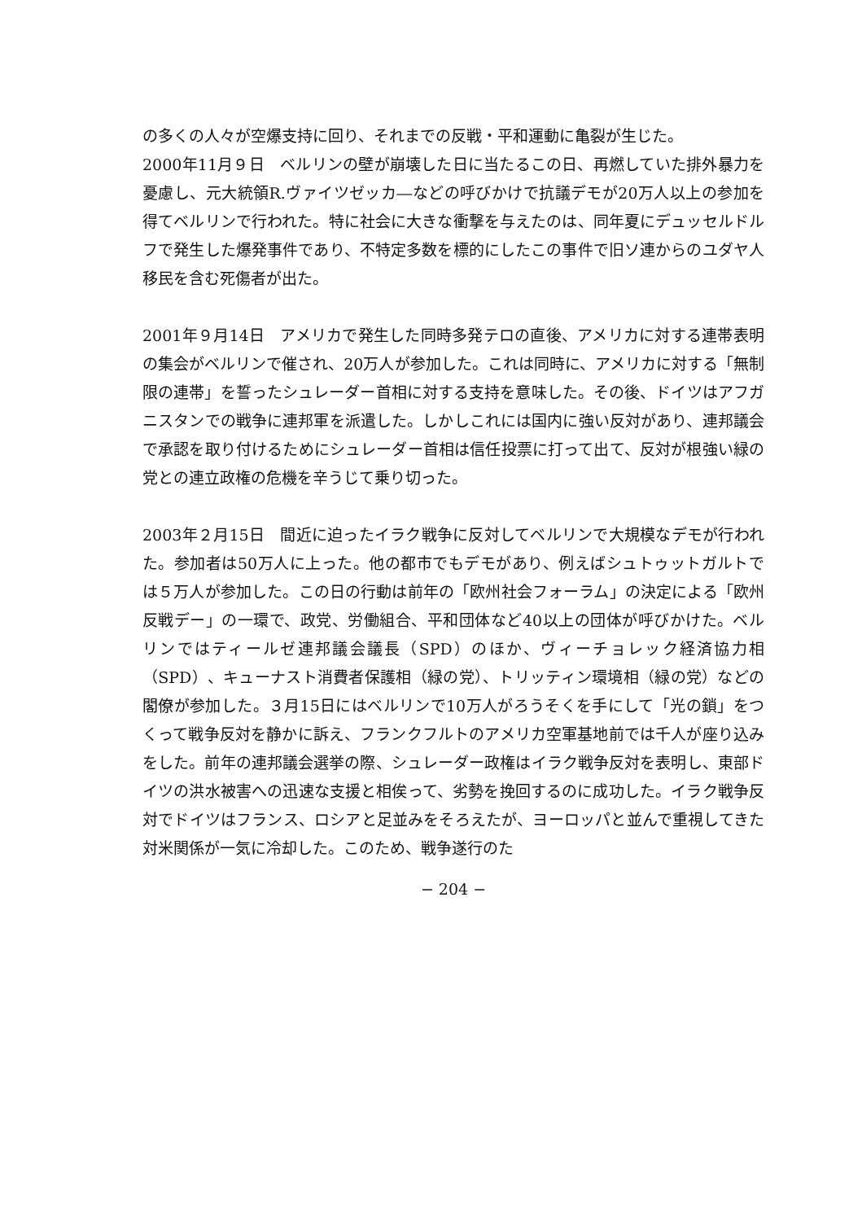の多くの人々が空爆支持に回り、それまでの反戦・平和運動に亀裂が生じた。
2000年11月９日　ベルリンの壁が崩壊した日に当たるこの日、再燃していた排外暴力を憂慮し、元大統領R.ヴァイツゼッカ―などの呼びかけで抗議デモが20万人以上の参加を得てベルリンで行われた。特に社会に大きな衝撃を与えたのは、同年夏にデュッセルドルフで発生した爆発事件であり、不特定多数を標的にしたこの事件で旧ソ連からのユダヤ人移民を含む死傷者が出た。
2001年９月14日　アメリカで発生した同時多発テロの直後、アメリカに対する連帯表明の集会がベルリンで催され、20万人が参加した。これは同時に、アメリカに対する「無制限の連帯」を誓ったシュレーダー首相に対する支持を意味した。その後、ドイツはアフガニスタンでの戦争に連邦軍を派遣した。しかしこれには国内に強い反対があり、連邦議会で承認を取り付けるためにシュレーダー首相は信任投票に打って出て、反対が根強い緑の党との連立政権の危機を辛うじて乗り切った。
2003年２月15日　間近に迫ったイラク戦争に反対してベルリンで大規模なデモが行われた。参加者は50万人に上った。他の都市でもデモがあり、例えばシュトゥットガルトでは５万人が参加した。この日の行動は前年の「欧州社会フォーラム」の決定による「欧州反戦デー」の一環で、政党、労働組合、平和団体など40以上の団体が呼びかけた。ベルリンではティールゼ連邦議会議長（SPD）のほか、ヴィーチョレック経済協力相（SPD）、キューナスト消費者保護相（緑の党）、トリッティン環境相（緑の党）などの閣僚が参加した。３月15日にはベルリンで10万人がろうそくを手にして「光の鎖」をつくって戦争反対を静かに訴え、フランクフルトのアメリカ空軍基地前では千人が座り込みをした。前年の連邦議会選挙の際、シュレーダー政権はイラク戦争反対を表明し、東部ドイツの洪水被害への迅速な支援と相俟って、劣勢を挽回するのに成功した。イラク戦争反対でドイツはフランス、ロシアと足並みをそろえたが、ヨーロッパと並んで重視してきた対米関係が一気に冷却した。このため、戦争遂行のた
− 204 −